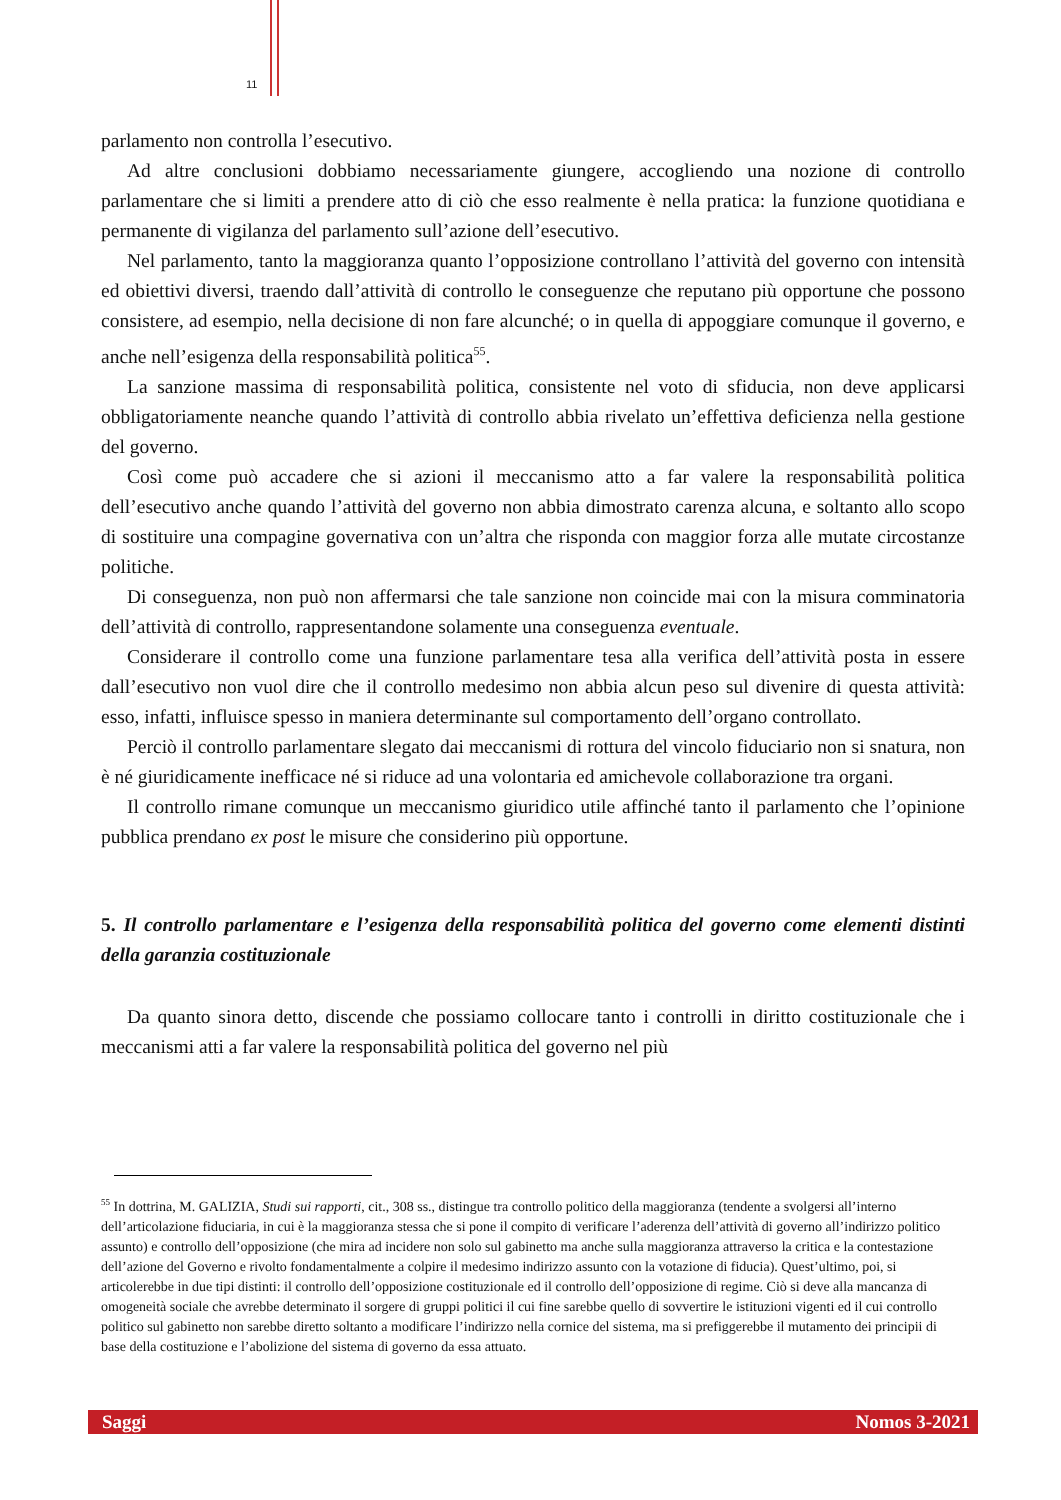11
parlamento non controlla l’esecutivo.
Ad altre conclusioni dobbiamo necessariamente giungere, accogliendo una nozione di controllo parlamentare che si limiti a prendere atto di ciò che esso realmente è nella pratica: la funzione quotidiana e permanente di vigilanza del parlamento sull’azione dell’esecutivo.
Nel parlamento, tanto la maggioranza quanto l’opposizione controllano l’attività del governo con intensità ed obiettivi diversi, traendo dall’attività di controllo le conseguenze che reputano più opportune che possono consistere, ad esempio, nella decisione di non fare alcunché; o in quella di appoggiare comunque il governo, e anche nell’esigenza della responsabilità politica<sup>55</sup>.
La sanzione massima di responsabilità politica, consistente nel voto di sfiducia, non deve applicarsi obbligatoriamente neanche quando l’attività di controllo abbia rivelato un’effettiva deficienza nella gestione del governo.
Così come può accadere che si azioni il meccanismo atto a far valere la responsabilità politica dell’esecutivo anche quando l’attività del governo non abbia dimostrato carenza alcuna, e soltanto allo scopo di sostituire una compagine governativa con un’altra che risponda con maggior forza alle mutate circostanze politiche.
Di conseguenza, non può non affermarsi che tale sanzione non coincide mai con la misura comminatoria dell’attività di controllo, rappresentandone solamente una conseguenza eventuale.
Considerare il controllo come una funzione parlamentare tesa alla verifica dell’attività posta in essere dall’esecutivo non vuol dire che il controllo medesimo non abbia alcun peso sul divenire di questa attività: esso, infatti, influisce spesso in maniera determinante sul comportamento dell’organo controllato.
Perciò il controllo parlamentare slegato dai meccanismi di rottura del vincolo fiduciario non si snatura, non è né giuridicamente inefficace né si riduce ad una volontaria ed amichevole collaborazione tra organi.
Il controllo rimane comunque un meccanismo giuridico utile affinché tanto il parlamento che l’opinione pubblica prendano ex post le misure che considerino più opportune.
5. Il controllo parlamentare e l’esigenza della responsabilità politica del governo come elementi distinti della garanzia costituzionale
Da quanto sinora detto, discende che possiamo collocare tanto i controlli in diritto costituzionale che i meccanismi atti a far valere la responsabilità politica del governo nel più
<sup>55</sup> In dottrina, M. GALIZIA, Studi sui rapporti, cit., 308 ss., distingue tra controllo politico della maggioranza (tendente a svolgersi all’interno dell’articolazione fiduciaria, in cui è la maggioranza stessa che si pone il compito di verificare l’aderenza dell’attività di governo all’indirizzo politico assunto) e controllo dell’opposizione (che mira ad incidere non solo sul gabinetto ma anche sulla maggioranza attraverso la critica e la contestazione dell’azione del Governo e rivolto fondamentalmente a colpire il medesimo indirizzo assunto con la votazione di fiducia). Quest’ultimo, poi, si articolerebbe in due tipi distinti: il controllo dell’opposizione costituzionale ed il controllo dell’opposizione di regime. Ciò si deve alla mancanza di omogeneità sociale che avrebbe determinato il sorgere di gruppi politici il cui fine sarebbe quello di sovvertire le istituzioni vigenti ed il cui controllo politico sul gabinetto non sarebbe diretto soltanto a modificare l’indirizzo nella cornice del sistema, ma si prefiggerebbe il mutamento dei principii di base della costituzione e l’abolizione del sistema di governo da essa attuato.
Saggi Nomos 3-2021